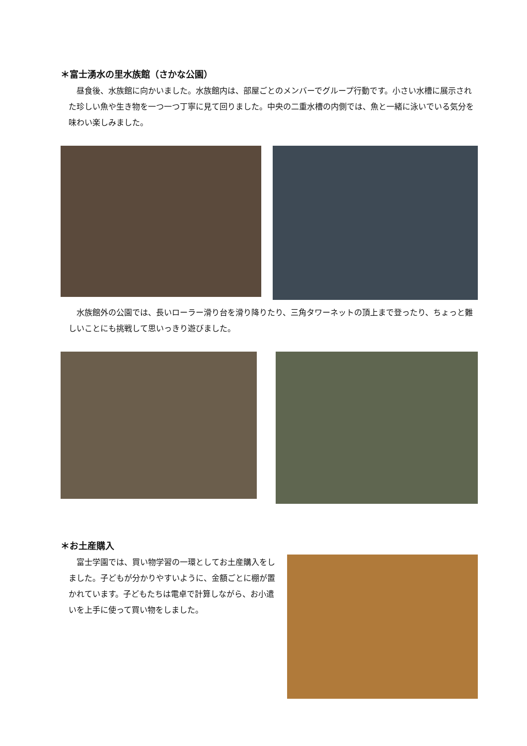＊富士湧水の里水族館（さかな公園）
昼食後、水族館に向かいました。水族館内は、部屋ごとのメンバーでグループ行動です。小さい水槽に展示された珍しい魚や生き物を一つ一つ丁寧に見て回りました。中央の二重水槽の内側では、魚と一緒に泳いでいる気分を味わい楽しみました。
水族館外の公園では、長いローラー滑り台を滑り降りたり、三角タワーネットの頂上まで登ったり、ちょっと難しいことにも挑戦して思いっきり遊びました。
＊お土産購入
富士学園では、買い物学習の一環としてお土産購入をしました。子どもが分かりやすいように、金額ごとに棚が置かれています。子どもたちは電卓で計算しながら、お小遣いを上手に使って買い物をしました。